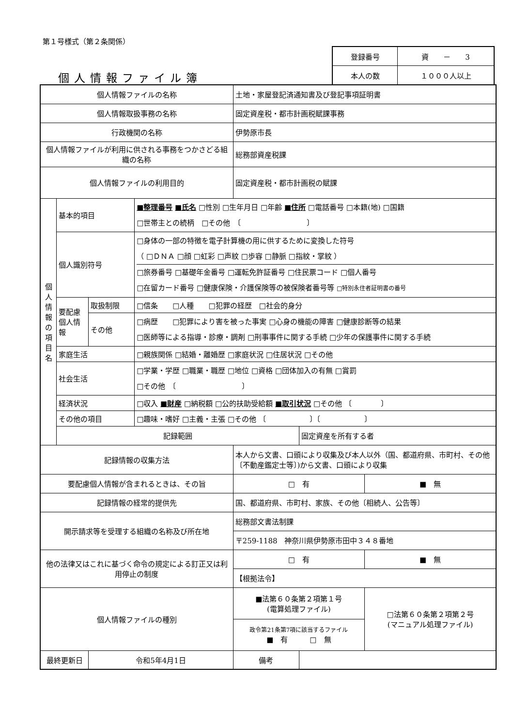第１号様式（第２条関係）
個人情報ファイル簿
| 登録番号 | 資 － 3 |
| 本人の数 | １０００人以上 |
| 個人情報ファイルの名称 | | | | 土地・家屋登記済通知書及び登記事項証明書 | | |
| 個人情報取扱事務の名称 | | | | 固定資産税・都市計画税賦課事務 | | |
| 行政機関の名称 | | | | 伊勢原市長 | | |
| 個人情報ファイルが利用に供される事務をつかさどる組織の名称 | | | | 総務部資産税課 | | |
| 個人情報ファイルの利用目的 | | | | 固定資産税・都市計画税の賦課 | | |
| 個 人 情 報 の 項 目 名 | 基本的項目 | | ■整理番号 ■氏名 □性別 □生年月日 □年齢 ■住所 □電話番号 □本籍(地) □国籍 □世帯主との続柄 □その他 〔 〕 | | | |
| | 個人識別符号 | | □身体の一部の特徴を電子計算機の用に供するために変換した符号 （ □ＤＮＡ □顔 □虹彩 □声紋 □歩容 □静脈 □指紋・掌紋 ） □旅券番号 □基礎年金番号 □運転免許証番号 □住民票コード □個人番号 □在留カード番号 □健康保険・介護保険等の被保険者番号等 □特別永住者証明書の番号 | | | |
| | 要配慮個人情報 | 取扱制限 | □信条 □人種 □犯罪の経歴 □社会的身分 | | | |
| | | その他 | □病歴 □犯罪により害を被った事実 □心身の機能の障害 □健康診断等の結果 □医師等による指導・診療・調剤 □刑事事件に関する手続 □少年の保護事件に関する手続 | | | |
| | 家庭生活 | | □親族関係 □結婚・離婚歴 □家庭状況 □住居状況 □その他 | | | |
| | 社会生活 | | □学業・学歴 □職業・職歴 □地位 □資格 □団体加入の有無 □賞罰 □その他 〔 〕 | | | |
| | 経済状況 | | □収入 ■財産 □納税額 □公的扶助受給額 ■取引状況 □その他 〔 〕 | | | |
| | その他の項目 | | □趣味・嗜好 □主義・主張 □その他 〔 〕〔 〕 | | | |
| | 記録範囲 | | | | 固定資産を所有する者 | |
| 記録情報の収集方法 | | | | 本人から文書、口頭により収集及び本人以外（国、都道府県、市町村、その他〔不動産鑑定士等〕)から文書、口頭により収集 | | |
| 要配慮個人情報が含まれるときは、その旨 | | | | □ 有 | | ■ 無 |
| 記録情報の経常的提供先 | | | | 国、都道府県、市町村、家族、その他〔相続人、公告等〕 | | |
| 開示請求等を受理する組織の名称及び所在地 | | | | 総務部文書法制課 | | |
| | | | | 〒259-1188 神奈川県伊勢原市田中３４８番地 | | |
| 他の法律又はこれに基づく命令の規定による訂正又は利用停止の制度 | | | | □ 有 | | ■ 無 |
| | | | | 【根拠法令】 | | |
| 個人情報ファイルの種別 | | | | ■法第６０条第２項第１号 (電算処理ファイル) | | □法第６０条第２項第２号 (マニュアル処理ファイル) |
| | | | | 政令第21条第7項に該当するファイル ■ 有 □ 無 | | |
| 最終更新日 | | 令和5年4月1日 | | 備考 | | |